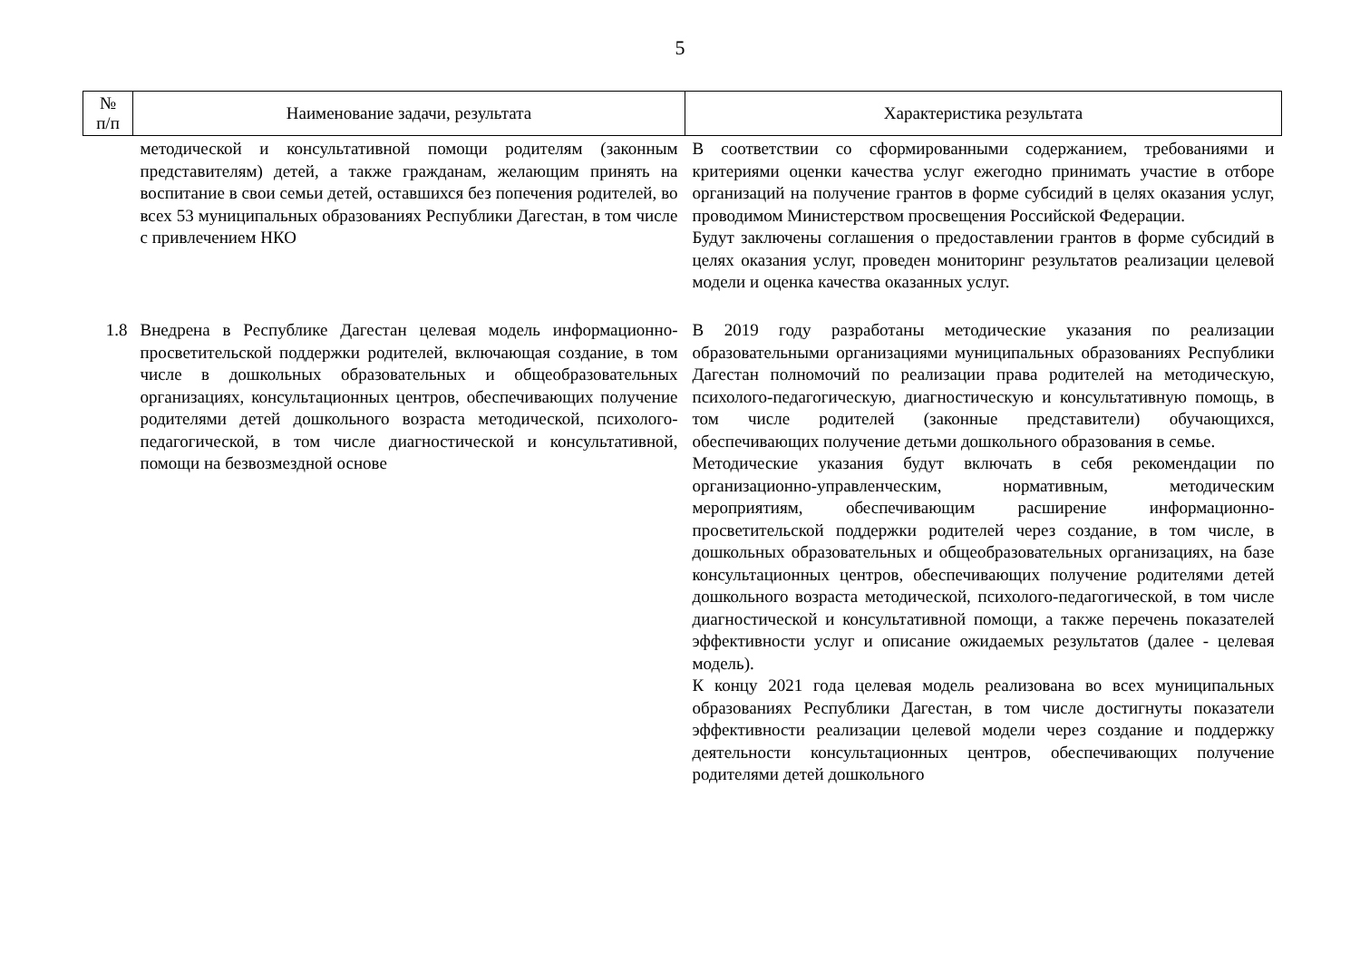5
| № п/п | Наименование задачи, результата | Характеристика результата |
| --- | --- | --- |
| | методической и консультативной помощи родителям (законным представителям) детей, а также гражданам, желающим принять на воспитание в свои семьи детей, оставшихся без попечения родителей, во всех 53 муниципальных образованиях Республики Дагестан, в том числе с привлечением НКО | В соответствии со сформированными содержанием, требованиями и критериями оценки качества услуг ежегодно принимать участие в отборе организаций на получение грантов в форме субсидий в целях оказания услуг, проводимом Министерством просвещения Российской Федерации. Будут заключены соглашения о предоставлении грантов в форме субсидий в целях оказания услуг, проведен мониторинг результатов реализации целевой модели и оценка качества оказанных услуг. |
| 1.8 | Внедрена в Республике Дагестан целевая модель информационно-просветительской поддержки родителей, включающая создание, в том числе в дошкольных образовательных и общеобразовательных организациях, консультационных центров, обеспечивающих получение родителями детей дошкольного возраста методической, психолого-педагогической, в том числе диагностической и консультативной, помощи на безвозмездной основе | В 2019 году разработаны методические указания по реализации образовательными организациями муниципальных образованиях Республики Дагестан полномочий по реализации права родителей на методическую, психолого-педагогическую, диагностическую и консультативную помощь, в том числе родителей (законные представители) обучающихся, обеспечивающих получение детьми дошкольного образования в семье. Методические указания будут включать в себя рекомендации по организационно-управленческим, нормативным, методическим мероприятиям, обеспечивающим расширение информационно-просветительской поддержки родителей через создание, в том числе, в дошкольных образовательных и общеобразовательных организациях, на базе консультационных центров, обеспечивающих получение родителями детей дошкольного возраста методической, психолого-педагогической, в том числе диагностической и консультативной помощи, а также перечень показателей эффективности услуг и описание ожидаемых результатов (далее - целевая модель). К концу 2021 года целевая модель реализована во всех муниципальных образованиях Республики Дагестан, в том числе достигнуты показатели эффективности реализации целевой модели через создание и поддержку деятельности консультационных центров, обеспечивающих получение родителями детей дошкольного |